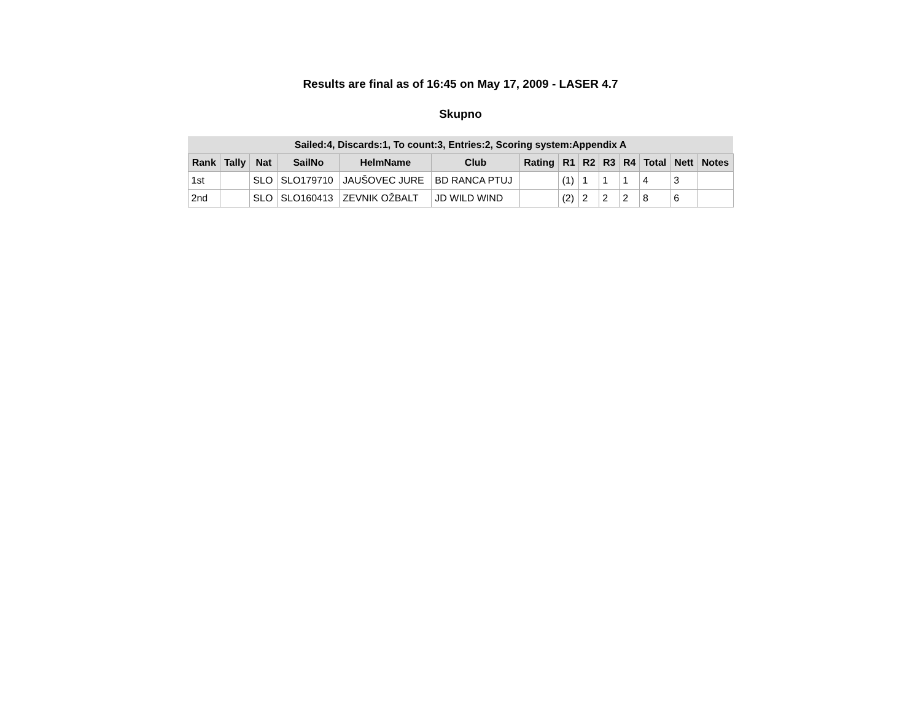Results are final as of 16:45 on May 17, 2009 - LASER 4.7
Skupno
| Sailed:4, Discards:1, To count:3, Entries:2, Scoring system:Appendix A | | | | | | | | | | | | | |
| Rank | Tally | Nat | SailNo | HelmName | Club | Rating | R1 | R2 | R3 | R4 | Total | Nett | Notes |
| 1st | | SLO | SLO179710 | JAUŠOVEC JURE | BD RANCA PTUJ | | (1) | 1 | 1 | 1 | 4 | 3 | |
| 2nd | | SLO | SLO160413 | ZEVNIK OŽBALT | JD WILD WIND | | (2) | 2 | 2 | 2 | 8 | 6 | |